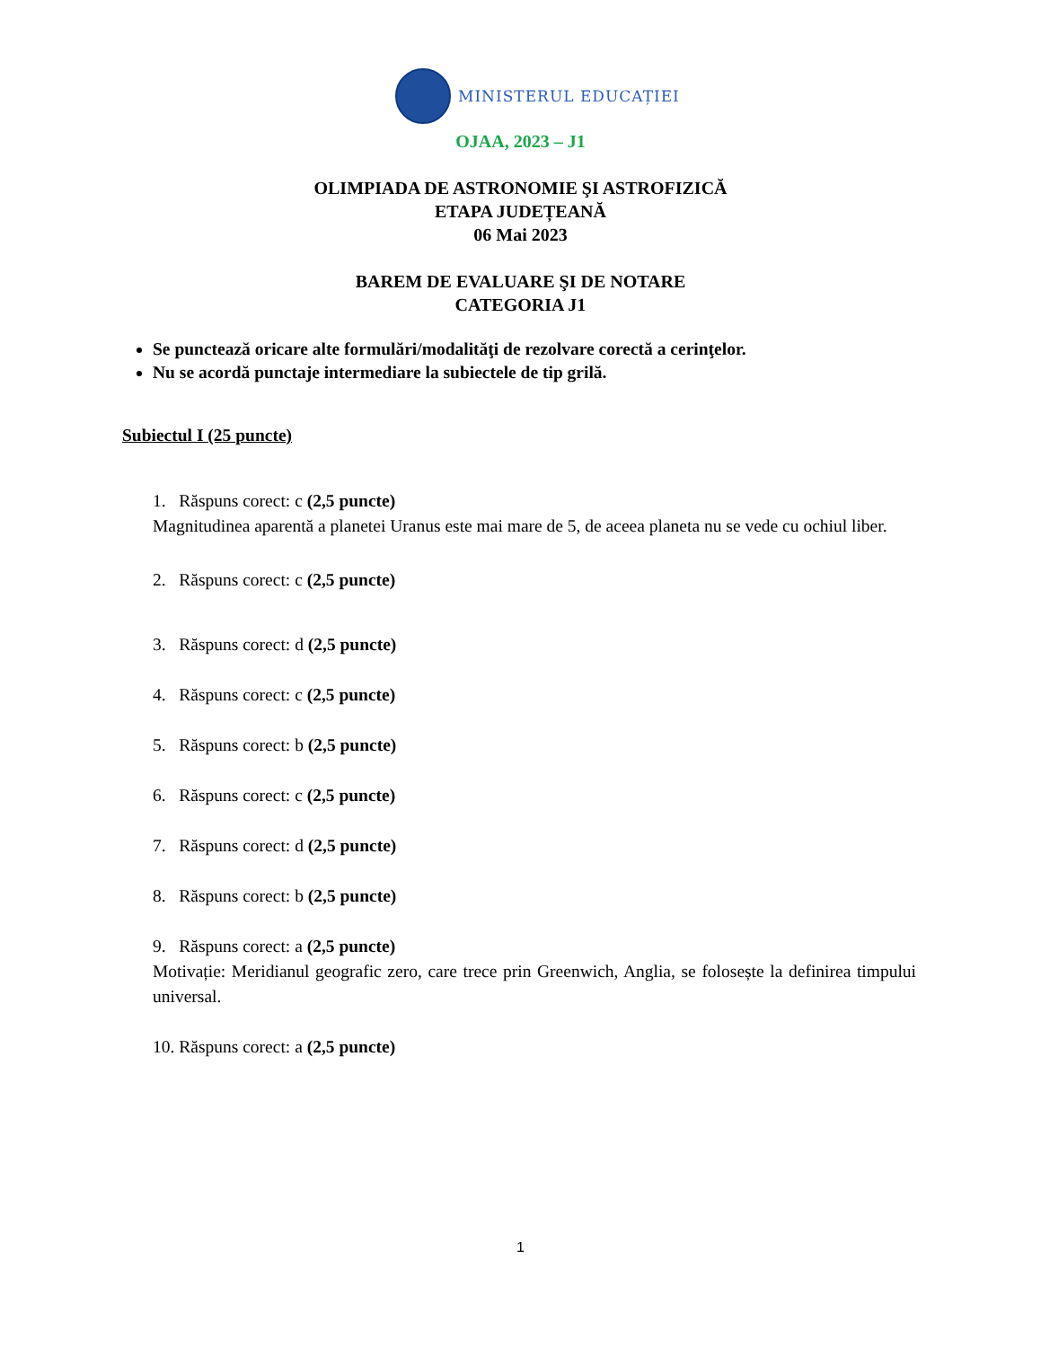MINISTERUL EDUCAȚIEI
OJAA, 2023 – J1
OLIMPIADA DE ASTRONOMIE ŞI ASTROFIZICĂ
ETAPA JUDEȚEANĂ
06 Mai 2023
BAREM DE EVALUARE ŞI DE NOTARE
CATEGORIA J1
Se punctează oricare alte formulări/modalităţi de rezolvare corectă a cerinţelor.
Nu se acordă punctaje intermediare la subiectele de tip grilă.
Subiectul I (25 puncte)
1. Răspuns corect: c (2,5 puncte)
Magnitudinea aparentă a planetei Uranus este mai mare de 5, de aceea planeta nu se vede cu ochiul liber.
2. Răspuns corect: c (2,5 puncte)
3. Răspuns corect: d (2,5 puncte)
4. Răspuns corect: c (2,5 puncte)
5. Răspuns corect: b (2,5 puncte)
6. Răspuns corect: c (2,5 puncte)
7. Răspuns corect: d (2,5 puncte)
8. Răspuns corect: b (2,5 puncte)
9. Răspuns corect: a (2,5 puncte)
Motivație: Meridianul geografic zero, care trece prin Greenwich, Anglia, se folosește la definirea timpului universal.
10. Răspuns corect: a (2,5 puncte)
1